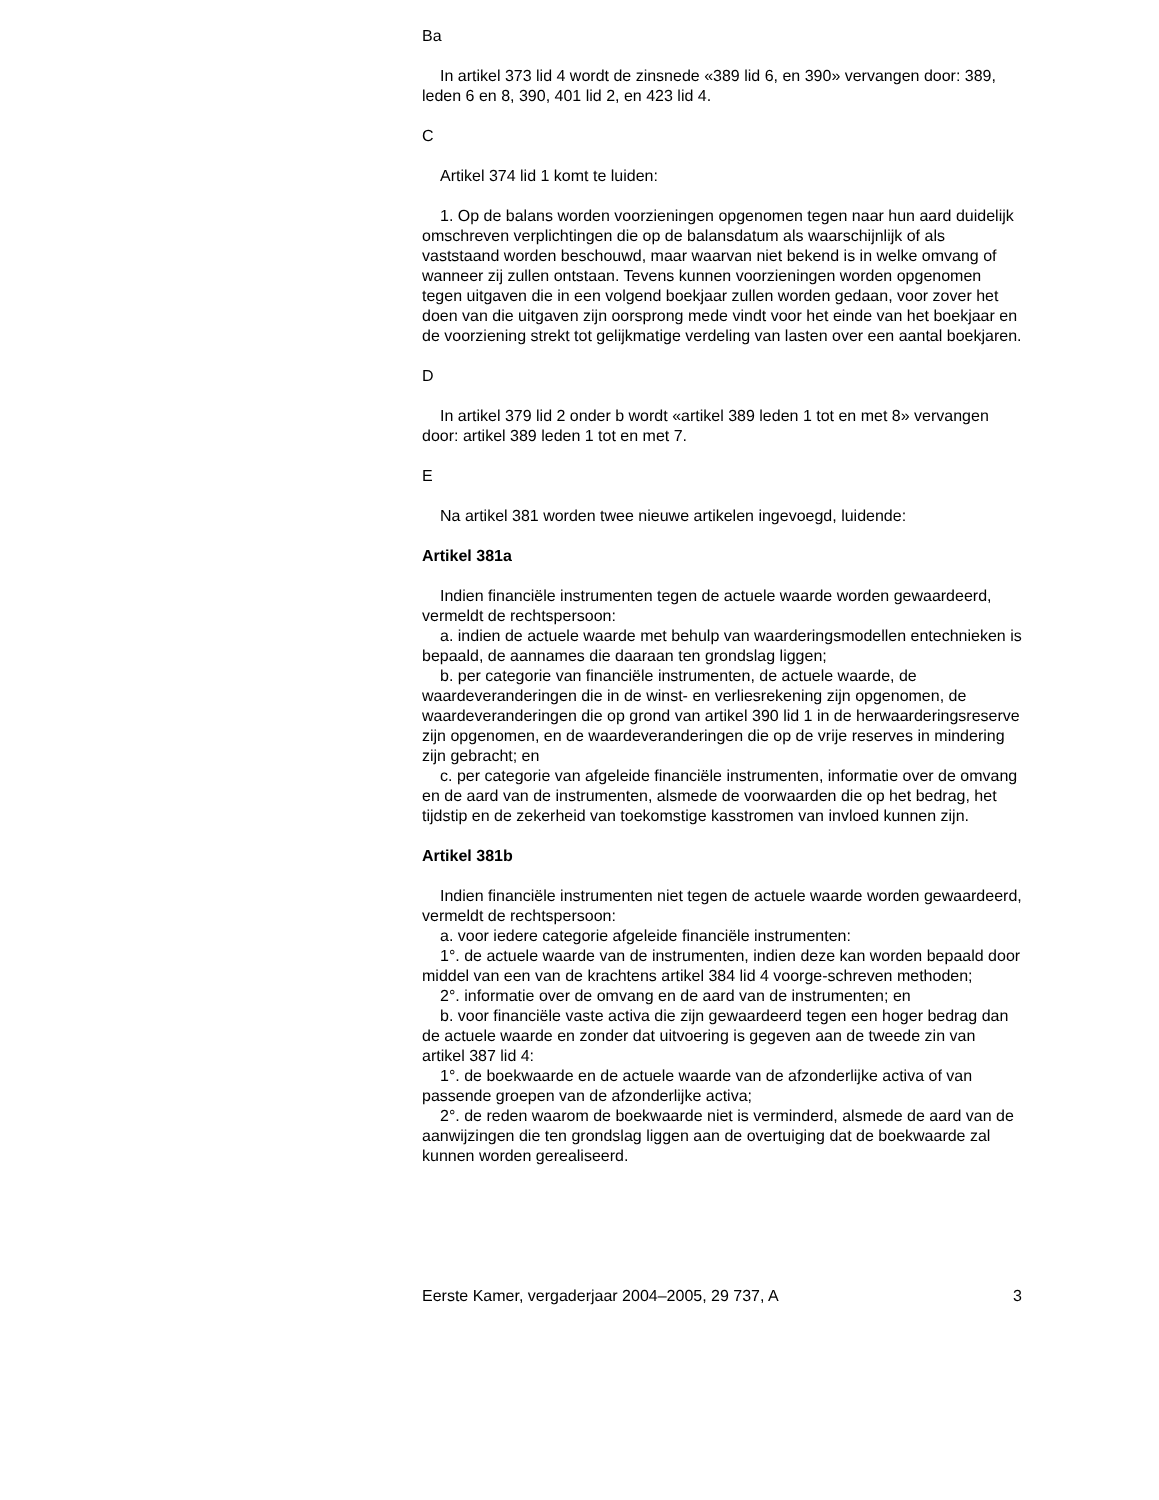Ba
In artikel 373 lid 4 wordt de zinsnede «389 lid 6, en 390» vervangen door: 389, leden 6 en 8, 390, 401 lid 2, en 423 lid 4.
C
Artikel 374 lid 1 komt te luiden:
1. Op de balans worden voorzieningen opgenomen tegen naar hun aard duidelijk omschreven verplichtingen die op de balansdatum als waarschijnlijk of als vaststaand worden beschouwd, maar waarvan niet bekend is in welke omvang of wanneer zij zullen ontstaan. Tevens kunnen voorzieningen worden opgenomen tegen uitgaven die in een volgend boekjaar zullen worden gedaan, voor zover het doen van die uitgaven zijn oorsprong mede vindt voor het einde van het boekjaar en de voorziening strekt tot gelijkmatige verdeling van lasten over een aantal boekjaren.
D
In artikel 379 lid 2 onder b wordt «artikel 389 leden 1 tot en met 8» vervangen door: artikel 389 leden 1 tot en met 7.
E
Na artikel 381 worden twee nieuwe artikelen ingevoegd, luidende:
Artikel 381a
Indien financiële instrumenten tegen de actuele waarde worden gewaardeerd, vermeldt de rechtspersoon:
a. indien de actuele waarde met behulp van waarderingsmodellen entechnieken is bepaald, de aannames die daaraan ten grondslag liggen;
b. per categorie van financiële instrumenten, de actuele waarde, de waardeveranderingen die in de winst- en verliesrekening zijn opgenomen, de waardeveranderingen die op grond van artikel 390 lid 1 in de herwaarderingsreserve zijn opgenomen, en de waardeveranderingen die op de vrije reserves in mindering zijn gebracht; en
c. per categorie van afgeleide financiële instrumenten, informatie over de omvang en de aard van de instrumenten, alsmede de voorwaarden die op het bedrag, het tijdstip en de zekerheid van toekomstige kasstromen van invloed kunnen zijn.
Artikel 381b
Indien financiële instrumenten niet tegen de actuele waarde worden gewaardeerd, vermeldt de rechtspersoon:
a. voor iedere categorie afgeleide financiële instrumenten:
1°. de actuele waarde van de instrumenten, indien deze kan worden bepaald door middel van een van de krachtens artikel 384 lid 4 voorge-schreven methoden;
2°. informatie over de omvang en de aard van de instrumenten; en
b. voor financiële vaste activa die zijn gewaardeerd tegen een hoger bedrag dan de actuele waarde en zonder dat uitvoering is gegeven aan de tweede zin van artikel 387 lid 4:
1°. de boekwaarde en de actuele waarde van de afzonderlijke activa of van passende groepen van de afzonderlijke activa;
2°. de reden waarom de boekwaarde niet is verminderd, alsmede de aard van de aanwijzingen die ten grondslag liggen aan de overtuiging dat de boekwaarde zal kunnen worden gerealiseerd.
Eerste Kamer, vergaderjaar 2004–2005, 29 737, A 3